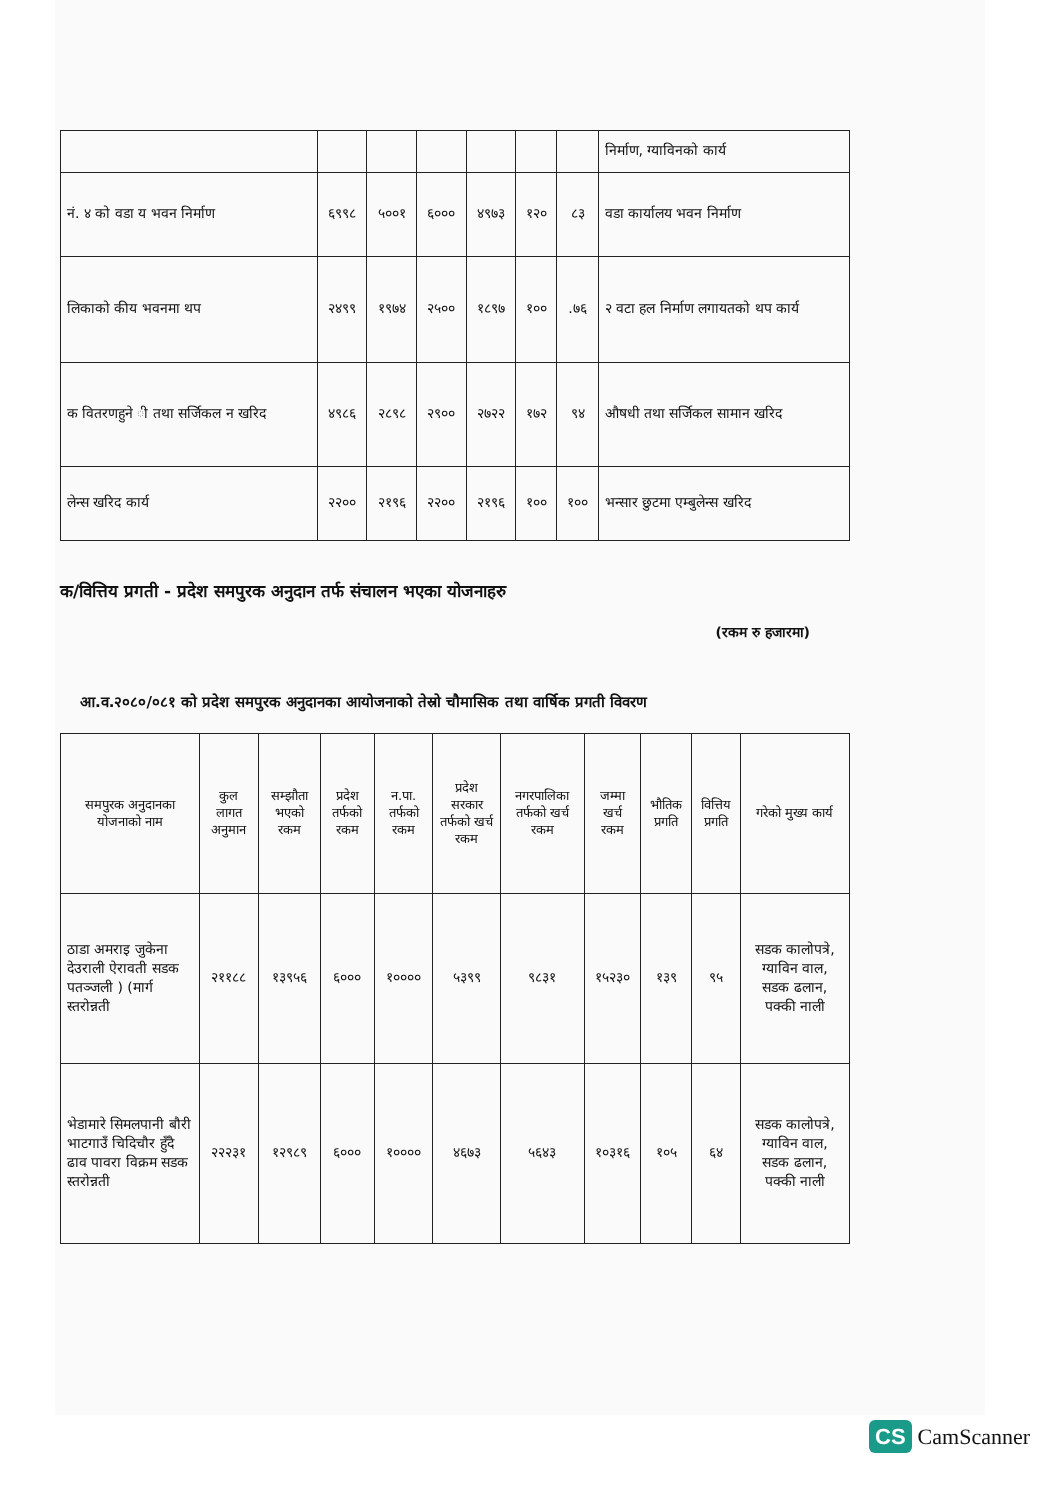| | | | | | | | निर्माण, ग्याविनको कार्य |
| नं. ४ को वडा य भवन निर्माण | ६९९८ | ५००१ | ६००० | ४९७३ | १२० | ८३ | वडा कार्यालय भवन निर्माण |
| लिकाको कीय भवनमा थप | २४९९ | १९७४ | २५०० | १८९७ | १०० | .७६ | २ वटा हल निर्माण लगायतको थप कार्य |
| क वितरणहुने ी तथा सर्जिकल न खरिद | ४९८६ | २८९८ | २९०० | २७२२ | १७२ | ९४ | औषधी तथा सर्जिकल सामान खरिद |
| लेन्स खरिद कार्य | २२०० | २१९६ | २२०० | २१९६ | १०० | १०० | भन्सार छुटमा एम्बुलेन्स खरिद |
क/वित्तिय प्रगती - प्रदेश समपुरक अनुदान तर्फ संचालन भएका योजनाहरु
(रकम रु हजारमा)
आ.व.२०८०/०८१ को प्रदेश समपुरक अनुदानका आयोजनाको तेस्रो चौमासिक तथा वार्षिक प्रगती विवरण
| समपुरक अनुदानका योजनाको नाम | कुल लागत अनुमान | सम्झौता भएको रकम | प्रदेश तर्फको रकम | न.पा. तर्फको रकम | प्रदेश सरकार तर्फको खर्च रकम | नगरपालिका तर्फको खर्च रकम | जम्मा खर्च रकम | भौतिक प्रगति | वित्तिय प्रगति | गरेको मुख्य कार्य |
| --- | --- | --- | --- | --- | --- | --- | --- | --- | --- | --- |
| ठाडा अमराइ जुकेना देउराली ऐरावती सडक पतञ्जली ) (मार्ग स्तरोन्नती | २११८८ | १३९५६ | ६००० | १०००० | ५३९९ | ९८३१ | १५२३० | १३९ | ९५ | सडक कालोपत्रे, ग्याविन वाल, सडक ढलान, पक्की नाली |
| भेडामारे सिमलपानी बौरी भाटगाउँ चिदिचौर हुँदै ढाव पावरा विक्रम सडक स्तरोन्नती | २२२३१ | १२९८९ | ६००० | १०००० | ४६७३ | ५६४३ | १०३१६ | १०५ | ६४ | सडक कालोपत्रे, ग्याविन वाल, सडक ढलान, पक्की नाली |
CS CamScanner